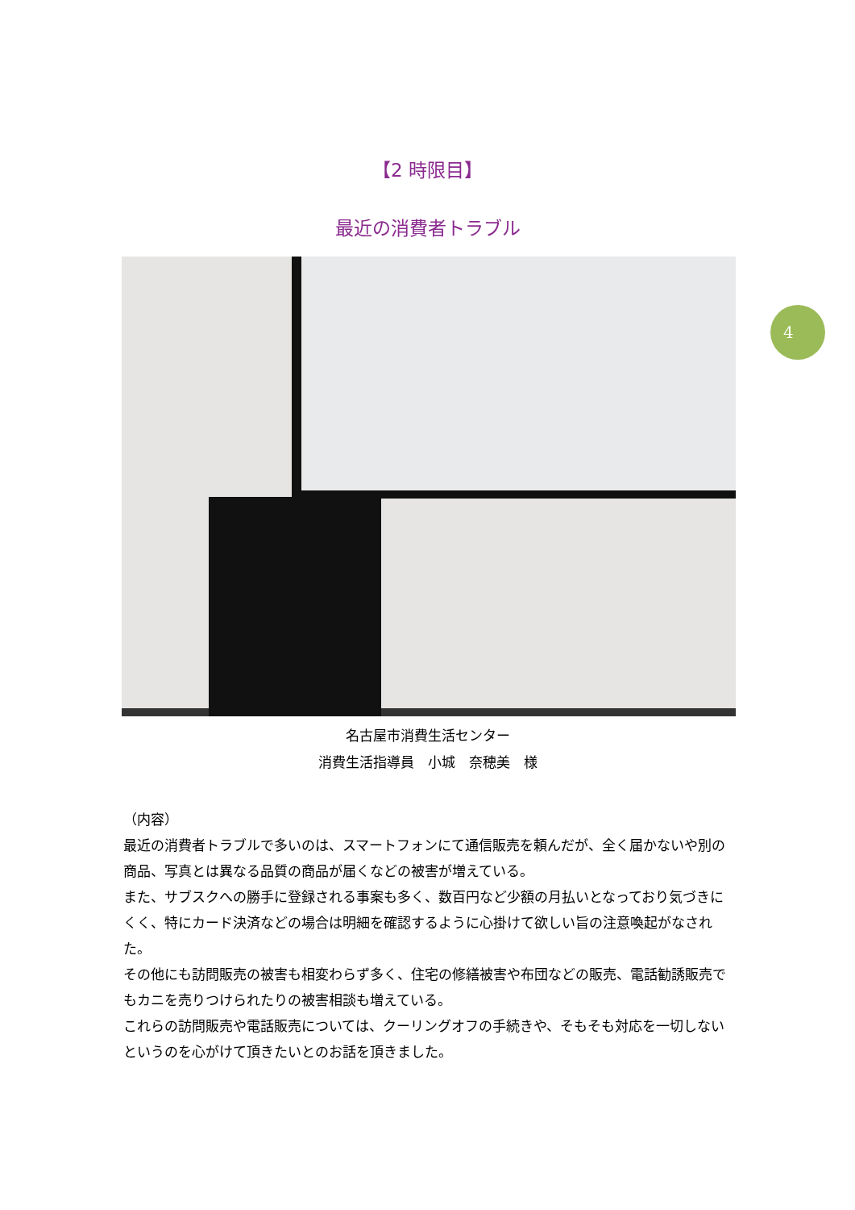4
【2 時限目】
最近の消費者トラブル
名古屋市消費生活センター
消費生活指導員　小城　奈穂美　様
（内容）
最近の消費者トラブルで多いのは、スマートフォンにて通信販売を頼んだが、全く届かないや別の商品、写真とは異なる品質の商品が届くなどの被害が増えている。
また、サブスクへの勝手に登録される事案も多く、数百円など少額の月払いとなっており気づきにくく、特にカード決済などの場合は明細を確認するように心掛けて欲しい旨の注意喚起がなされた。
その他にも訪問販売の被害も相変わらず多く、住宅の修繕被害や布団などの販売、電話勧誘販売でもカニを売りつけられたりの被害相談も増えている。
これらの訪問販売や電話販売については、クーリングオフの手続きや、そもそも対応を一切しないというのを心がけて頂きたいとのお話を頂きました。